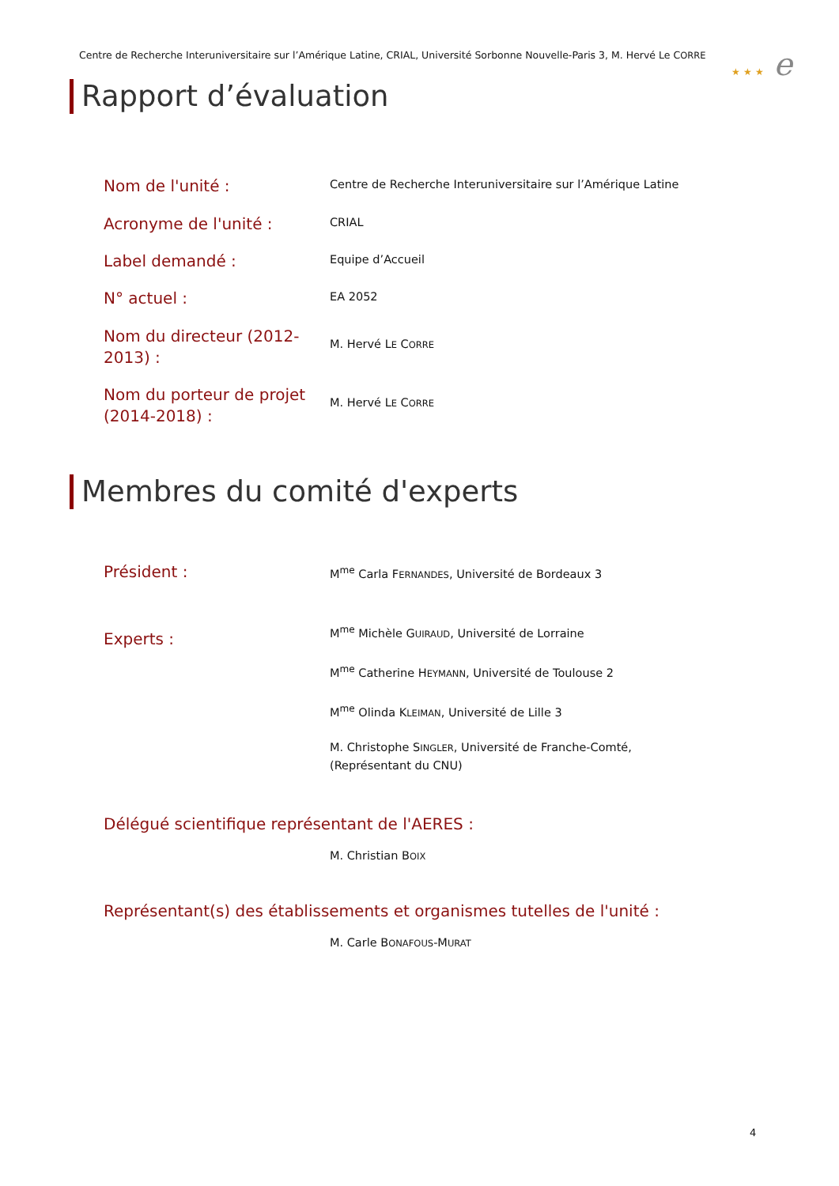Centre de Recherche Interuniversitaire sur l’Amérique Latine, CRIAL, Université Sorbonne Nouvelle-Paris 3, M. Hervé Le CORRE
★ ★ ★ e
Rapport d’évaluation
Nom de l'unité :
Centre de Recherche Interuniversitaire sur l’Amérique Latine
Acronyme de l'unité :
CRIAL
Label demandé :
Equipe d’Accueil
N° actuel :
EA 2052
Nom du directeur (2012-2013) :
M. Hervé LE CORRE
Nom du porteur de projet (2014-2018) :
M. Hervé LE CORRE
Membres du comité d'experts
Président :
M<sup>me</sup> Carla FERNANDES, Université de Bordeaux 3
Experts :
M<sup>me</sup> Michèle GUIRAUD, Université de Lorraine
M<sup>me</sup> Catherine HEYMANN, Université de Toulouse 2
M<sup>me</sup> Olinda KLEIMAN, Université de Lille 3
M. Christophe SINGLER, Université de Franche-Comté,
(Représentant du CNU)
Délégué scientifique représentant de l'AERES :
M. Christian BOIX
Représentant(s) des établissements et organismes tutelles de l'unité :
M. Carle BONAFOUS-MURAT
4